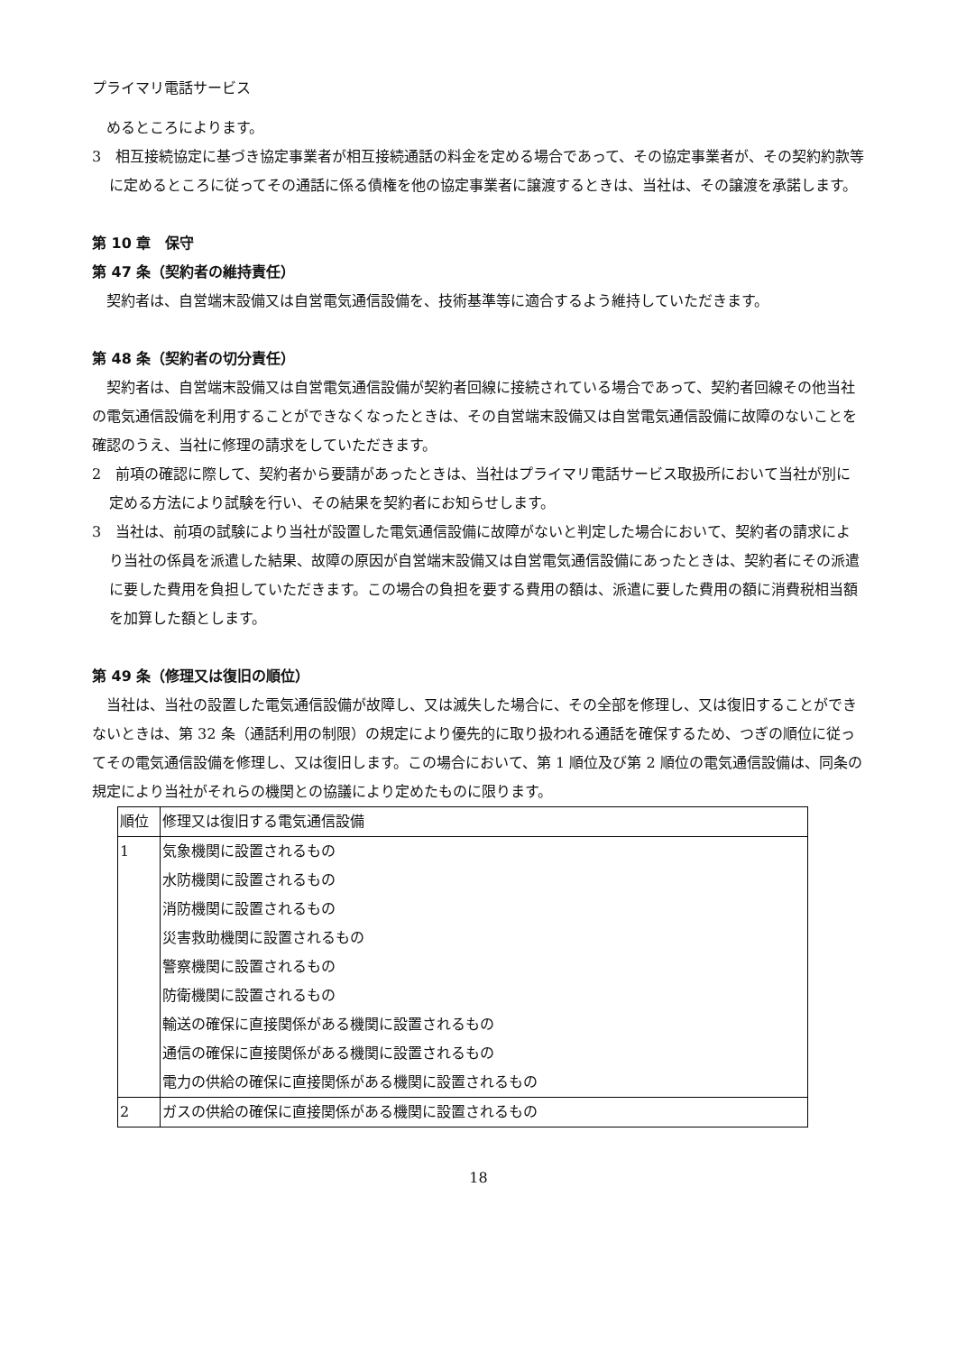プライマリ電話サービス
めるところによります。
3　相互接続協定に基づき協定事業者が相互接続通話の料金を定める場合であって、その協定事業者が、その契約約款等に定めるところに従ってその通話に係る債権を他の協定事業者に譲渡するときは、当社は、その譲渡を承諾します。
第 10 章　保守
第 47 条（契約者の維持責任）
契約者は、自営端末設備又は自営電気通信設備を、技術基準等に適合するよう維持していただきます。
第 48 条（契約者の切分責任）
契約者は、自営端末設備又は自営電気通信設備が契約者回線に接続されている場合であって、契約者回線その他当社の電気通信設備を利用することができなくなったときは、その自営端末設備又は自営電気通信設備に故障のないことを確認のうえ、当社に修理の請求をしていただきます。
2　前項の確認に際して、契約者から要請があったときは、当社はプライマリ電話サービス取扱所において当社が別に定める方法により試験を行い、その結果を契約者にお知らせします。
3　当社は、前項の試験により当社が設置した電気通信設備に故障がないと判定した場合において、契約者の請求により当社の係員を派遣した結果、故障の原因が自営端末設備又は自営電気通信設備にあったときは、契約者にその派遣に要した費用を負担していただきます。この場合の負担を要する費用の額は、派遣に要した費用の額に消費税相当額を加算した額とします。
第 49 条（修理又は復旧の順位）
当社は、当社の設置した電気通信設備が故障し、又は滅失した場合に、その全部を修理し、又は復旧することができないときは、第 32 条（通話利用の制限）の規定により優先的に取り扱われる通話を確保するため、つぎの順位に従ってその電気通信設備を修理し、又は復旧します。この場合において、第 1 順位及び第 2 順位の電気通信設備は、同条の規定により当社がそれらの機関との協議により定めたものに限ります。
| 順位 | 修理又は復旧する電気通信設備 |
| --- | --- |
| 1 | 気象機関に設置されるもの 水防機関に設置されるもの 消防機関に設置されるもの 災害救助機関に設置されるもの 警察機関に設置されるもの 防衛機関に設置されるもの 輸送の確保に直接関係がある機関に設置されるもの 通信の確保に直接関係がある機関に設置されるもの 電力の供給の確保に直接関係がある機関に設置されるもの |
| 2 | ガスの供給の確保に直接関係がある機関に設置されるもの |
18